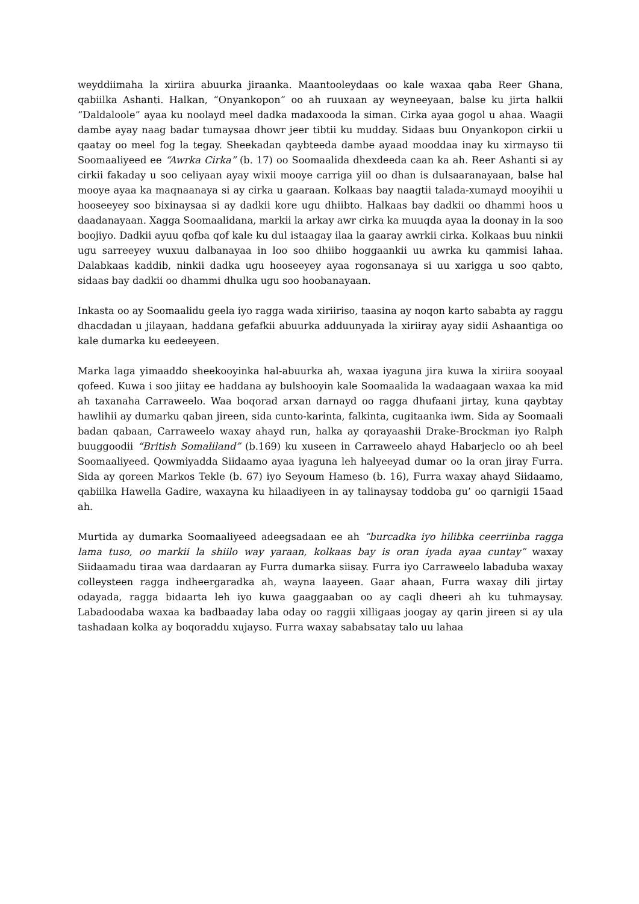weyddiimaha la xiriira abuurka jiraanka. Maantooleydaas oo kale waxaa qaba Reer Ghana, qabiilka Ashanti. Halkan, “Onyankopon” oo ah ruuxaan ay weyneeyaan, balse ku jirta halkii “Daldaloole” ayaa ku noolayd meel dadka madaxooda la siman. Cirka ayaa gogol u ahaa. Waagii dambe ayay naag badar tumaysaa dhowr jeer tibtii ku mudday. Sidaas buu Onyankopon cirkii u qaatay oo meel fog la tegay. Sheekadan qaybteeda dambe ayaad mooddaa inay ku xirmayso tii Soomaaliyeed ee “Awrka Cirka” (b. 17) oo Soomaalida dhexdeeda caan ka ah. Reer Ashanti si ay cirkii fakaday u soo celiyaan ayay wixii mooye carriga yiil oo dhan is dulsaaranayaan, balse hal mooye ayaa ka maqnaanaya si ay cirka u gaaraan. Kolkaas bay naagtii talada-xumayd mooyihii u hooseeyey soo bixinaysaa si ay dadkii kore ugu dhiibto. Halkaas bay dadkii oo dhammi hoos u daadanayaan. Xagga Soomaalidana, markii la arkay awr cirka ka muuqda ayaa la doonay in la soo boojiyo. Dadkii ayuu qofba qof kale ku dul istaagay ilaa la gaaray awrkii cirka. Kolkaas buu ninkii ugu sarreeyey wuxuu dalbanayaa in loo soo dhiibo hoggaankii uu awrka ku qammisi lahaa. Dalabkaas kaddib, ninkii dadka ugu hooseeyey ayaa rogonsanaya si uu xarigga u soo qabto, sidaas bay dadkii oo dhammi dhulka ugu soo hoobanayaan.
Inkasta oo ay Soomaalidu geela iyo ragga wada xiriiriso, taasina ay noqon karto sababta ay raggu dhacdadan u jilayaan, haddana gefafkii abuurka adduunyada la xiriiray ayay sidii Ashaantiga oo kale dumarka ku eedeeyeen.
Marka laga yimaaddo sheekooyinka hal-abuurka ah, waxaa iyaguna jira kuwa la xiriira sooyaal qofeed. Kuwa i soo jiitay ee haddana ay bulshooyin kale Soomaalida la wadaagaan waxaa ka mid ah taxanaha Carraweelo. Waa boqorad arxan darnayd oo ragga dhufaani jirtay, kuna qaybtay hawlihii ay dumarku qaban jireen, sida cunto-karinta, falkinta, cugitaanka iwm. Sida ay Soomaali badan qabaan, Carraweelo waxay ahayd run, halka ay qorayaashii Drake-Brockman iyo Ralph buuggoodii “British Somaliland” (b.169) ku xuseen in Carraweelo ahayd Habarjeclo oo ah beel Soomaaliyeed. Qowmiyadda Siidaamo ayaa iyaguna leh halyeeyad dumar oo la oran jiray Furra. Sida ay qoreen Markos Tekle (b. 67) iyo Seyoum Hameso (b. 16), Furra waxay ahayd Siidaamo, qabiilka Hawella Gadire, waxayna ku hilaadiyeen in ay talinaysay toddoba gu’ oo qarnigii 15aad ah.
Murtida ay dumarka Soomaaliyeed adeegsadaan ee ah “burcadka iyo hilibka ceerriinba ragga lama tuso, oo markii la shiilo way yaraan, kolkaas bay is oran iyada ayaa cuntay” waxay Siidaamadu tiraa waa dardaaran ay Furra dumarka siisay. Furra iyo Carraweelo labaduba waxay colleysteen ragga indheergaradka ah, wayna laayeen. Gaar ahaan, Furra waxay dili jirtay odayada, ragga bidaarta leh iyo kuwa gaaggaaban oo ay caqli dheeri ah ku tuhmaysay. Labadoodaba waxaa ka badbaaday laba oday oo raggii xilligaas joogay ay qarin jireen si ay ula tashadaan kolka ay boqoraddu xujayso. Furra waxay sababsatay talo uu lahaa